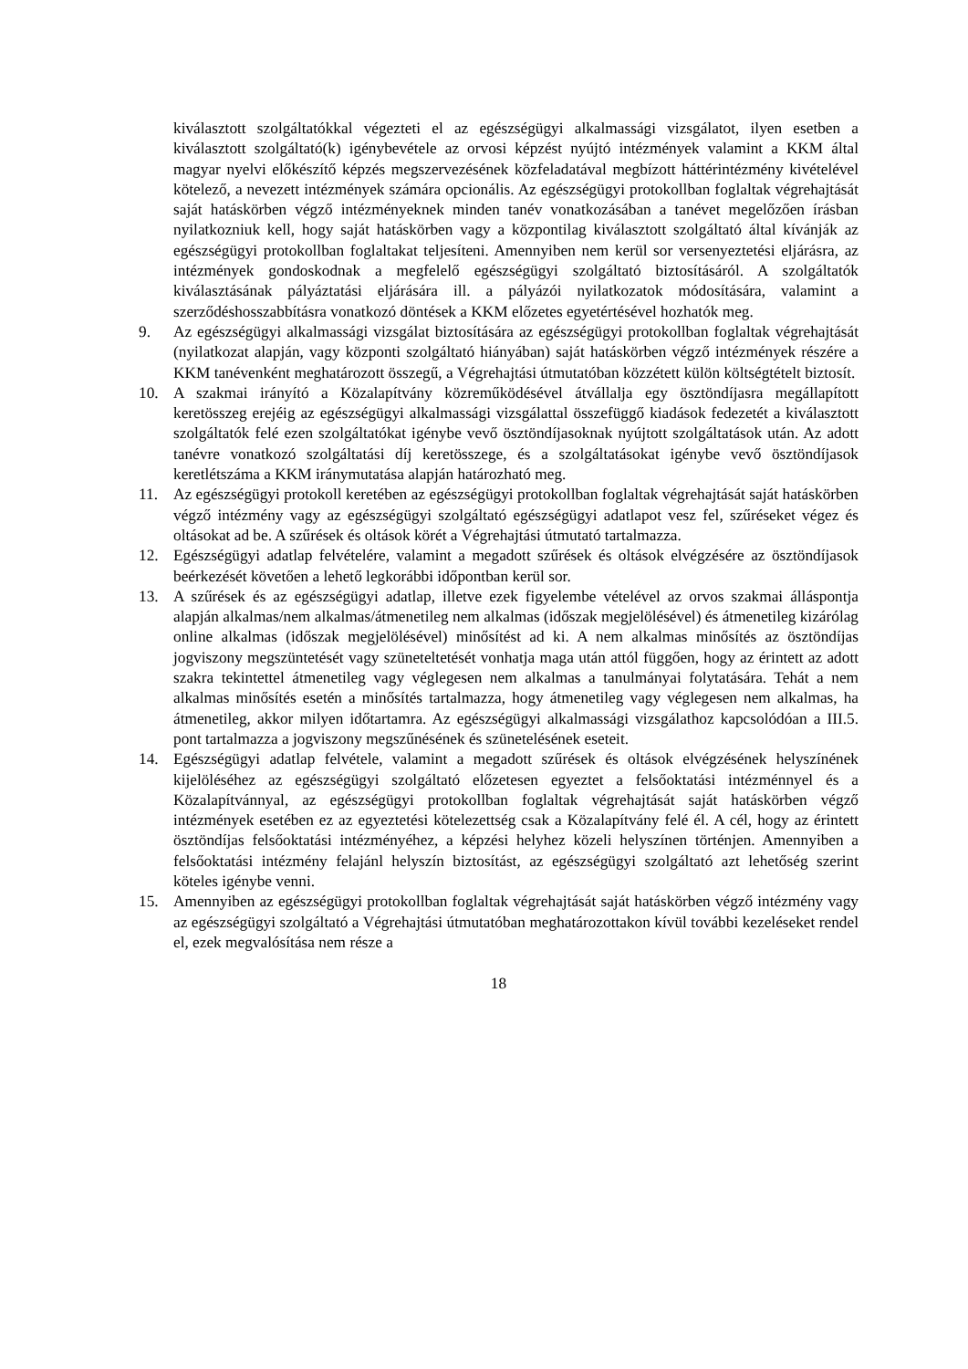kiválasztott szolgáltatókkal végezteti el az egészségügyi alkalmassági vizsgálatot, ilyen esetben a kiválasztott szolgáltató(k) igénybevétele az orvosi képzést nyújtó intézmények valamint a KKM által magyar nyelvi előkészítő képzés megszervezésének közfeladatával megbízott háttérintézmény kivételével kötelező, a nevezett intézmények számára opcionális. Az egészségügyi protokollban foglaltak végrehajtását saját hatáskörben végző intézményeknek minden tanév vonatkozásában a tanévet megelőzően írásban nyilatkozniuk kell, hogy saját hatáskörben vagy a központilag kiválasztott szolgáltató által kívánják az egészségügyi protokollban foglaltakat teljesíteni. Amennyiben nem kerül sor versenyeztetési eljárásra, az intézmények gondoskodnak a megfelelő egészségügyi szolgáltató biztosításáról. A szolgáltatók kiválasztásának pályáztatási eljárására ill. a pályázói nyilatkozatok módosítására, valamint a szerződéshosszabbításra vonatkozó döntések a KKM előzetes egyetértésével hozhatók meg.
9. Az egészségügyi alkalmassági vizsgálat biztosítására az egészségügyi protokollban foglaltak végrehajtását (nyilatkozat alapján, vagy központi szolgáltató hiányában) saját hatáskörben végző intézmények részére a KKM tanévenként meghatározott összegű, a Végrehajtási útmutatóban közzétett külön költségtételt biztosít.
10. A szakmai irányító a Közalapítvány közreműködésével átvállalja egy ösztöndíjasra megállapított keretösszeg erejéig az egészségügyi alkalmassági vizsgálattal összefüggő kiadások fedezetét a kiválasztott szolgáltatók felé ezen szolgáltatókat igénybe vevő ösztöndíjasoknak nyújtott szolgáltatások után. Az adott tanévre vonatkozó szolgáltatási díj keretösszege, és a szolgáltatásokat igénybe vevő ösztöndíjasok keretlétszáma a KKM iránymutatása alapján határozható meg.
11. Az egészségügyi protokoll keretében az egészségügyi protokollban foglaltak végrehajtását saját hatáskörben végző intézmény vagy az egészségügyi szolgáltató egészségügyi adatlapot vesz fel, szűréseket végez és oltásokat ad be. A szűrések és oltások körét a Végrehajtási útmutató tartalmazza.
12. Egészségügyi adatlap felvételére, valamint a megadott szűrések és oltások elvégzésére az ösztöndíjasok beérkezését követően a lehető legkorábbi időpontban kerül sor.
13. A szűrések és az egészségügyi adatlap, illetve ezek figyelembe vételével az orvos szakmai álláspontja alapján alkalmas/nem alkalmas/átmenetileg nem alkalmas (időszak megjelölésével) és átmenetileg kizárólag online alkalmas (időszak megjelölésével) minősítést ad ki. A nem alkalmas minősítés az ösztöndíjas jogviszony megszüntetését vagy szüneteltetését vonhatja maga után attól függően, hogy az érintett az adott szakra tekintettel átmenetileg vagy véglegesen nem alkalmas a tanulmányai folytatására. Tehát a nem alkalmas minősítés esetén a minősítés tartalmazza, hogy átmenetileg vagy véglegesen nem alkalmas, ha átmenetileg, akkor milyen időtartamra. Az egészségügyi alkalmassági vizsgálathoz kapcsolódóan a III.5. pont tartalmazza a jogviszony megszűnésének és szünetelésének eseteit.
14. Egészségügyi adatlap felvétele, valamint a megadott szűrések és oltások elvégzésének helyszínének kijelöléséhez az egészségügyi szolgáltató előzetesen egyeztet a felsőoktatási intézménnyel és a Közalapítvánnyal, az egészségügyi protokollban foglaltak végrehajtását saját hatáskörben végző intézmények esetében ez az egyeztetési kötelezettség csak a Közalapítvány felé él. A cél, hogy az érintett ösztöndíjas felsőoktatási intézményéhez, a képzési helyhez közeli helyszínen történjen. Amennyiben a felsőoktatási intézmény felajánl helyszín biztosítást, az egészségügyi szolgáltató azt lehetőség szerint köteles igénybe venni.
15. Amennyiben az egészségügyi protokollban foglaltak végrehajtását saját hatáskörben végző intézmény vagy az egészségügyi szolgáltató a Végrehajtási útmutatóban meghatározottakon kívül további kezeléseket rendel el, ezek megvalósítása nem része a
18